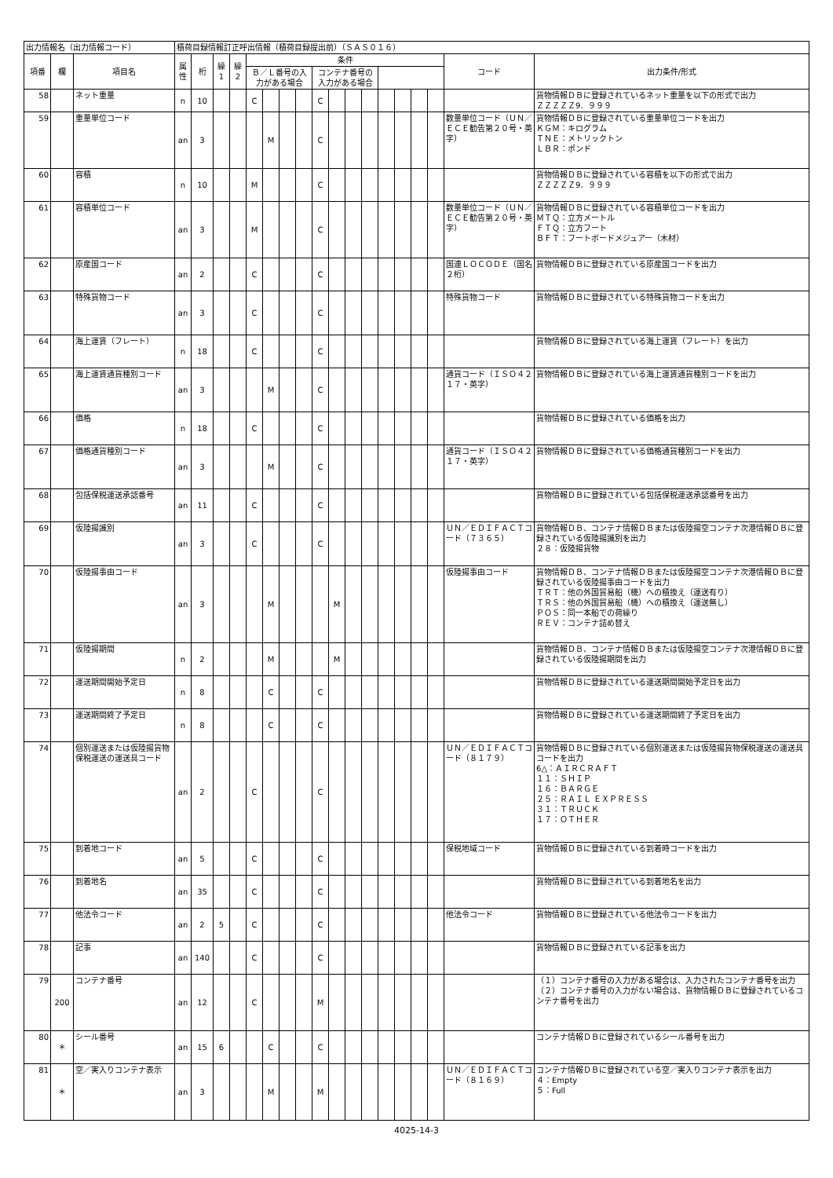| 出力情報名（出力情報コード） | | | 積荷目録情報訂正呼出情報（積荷目録提出前）（ＳＡＳ０１６） | | | | | | | | | | | | | | | | | |
| 項番 | 欄 | 項目名 | 属性 | 桁 | 繰1 | 繰2 | 条件 | | | | | | | | | | | | コード | 出力条件/形式 |
| | | | | | | | Ｂ／Ｌ番号の入力がある場合 | | | | コンテナ番号の入力がある場合 | | | | | | | | | |
| 58 | | ネット重量 | n | 10 | | | C | | | | C | | | | | | | | | 貨物情報ＤＢに登録されているネット重量を以下の形式で出力 ＺＺＺＺＺ9．９９９ |
| 59 | | 重量単位コード | an | 3 | | | | M | | | C | | | | | | | | 数量単位コード（ＵＮ／ＥＣＥ勧告第２０号・英字） | 貨物情報ＤＢに登録されている重量単位コードを出力 ＫＧＭ：キログラム ＴＮＥ：メトリックトン ＬＢＲ：ポンド |
| 60 | | 容積 | n | 10 | | | M | | | | C | | | | | | | | | 貨物情報ＤＢに登録されている容積を以下の形式で出力 ＺＺＺＺＺ9．９９９ |
| 61 | | 容積単位コード | an | 3 | | | M | | | | C | | | | | | | | 数量単位コード（ＵＮ／ＥＣＥ勧告第２０号・英字） | 貨物情報ＤＢに登録されている容積単位コードを出力 ＭＴＱ：立方メートル ＦＴＱ：立方フート ＢＦＴ：フートボードメジュアー（木材） |
| 62 | | 原産国コード | an | 2 | | | C | | | | C | | | | | | | | 国連ＬＯＣＯＤＥ（国名２桁） | 貨物情報ＤＢに登録されている原産国コードを出力 |
| 63 | | 特殊貨物コード | an | 3 | | | C | | | | C | | | | | | | | 特殊貨物コード | 貨物情報ＤＢに登録されている特殊貨物コードを出力 |
| 64 | | 海上運賃（フレート） | n | 18 | | | C | | | | C | | | | | | | | | 貨物情報ＤＢに登録されている海上運賃（フレート）を出力 |
| 65 | | 海上運賃通貨種別コード | an | 3 | | | | M | | | C | | | | | | | | 通貨コード（ＩＳＯ４２１７・英字） | 貨物情報ＤＢに登録されている海上運賃通貨種別コードを出力 |
| 66 | | 価格 | n | 18 | | | C | | | | C | | | | | | | | | 貨物情報ＤＢに登録されている価格を出力 |
| 67 | | 価格通貨種別コード | an | 3 | | | | M | | | C | | | | | | | | 通貨コード（ＩＳＯ４２１７・英字） | 貨物情報ＤＢに登録されている価格通貨種別コードを出力 |
| 68 | | 包括保税運送承認番号 | an | 11 | | | C | | | | C | | | | | | | | | 貨物情報ＤＢに登録されている包括保税運送承認番号を出力 |
| 69 | | 仮陸揚識別 | an | 3 | | | C | | | | C | | | | | | | | ＵＮ／ＥＤＩＦＡＣＴコード（７３６５） | 貨物情報ＤＢ、コンテナ情報ＤＢまたは仮陸揚空コンテナ次港情報ＤＢに登録されている仮陸揚識別を出力 ２８：仮陸揚貨物 |
| 70 | | 仮陸揚事由コード | an | 3 | | | | M | | | | M | | | | | | | 仮陸揚事由コード | 貨物情報ＤＢ、コンテナ情報ＤＢまたは仮陸揚空コンテナ次港情報ＤＢに登録されている仮陸揚事由コードを出力 ＴＲＴ：他の外国貿易船（機）への積換え（運送有り） ＴＲＳ：他の外国貿易船（機）への積換え（運送無し） ＰＯＳ：同一本船での荷繰り ＲＥＶ：コンテナ詰め替え |
| 71 | | 仮陸揚期間 | n | 2 | | | | M | | | | M | | | | | | | | 貨物情報ＤＢ、コンテナ情報ＤＢまたは仮陸揚空コンテナ次港情報ＤＢに登録されている仮陸揚期間を出力 |
| 72 | | 運送期間開始予定日 | n | 8 | | | | C | | | C | | | | | | | | | 貨物情報ＤＢに登録されている運送期間開始予定日を出力 |
| 73 | | 運送期間終了予定日 | n | 8 | | | | C | | | C | | | | | | | | | 貨物情報ＤＢに登録されている運送期間終了予定日を出力 |
| 74 | | 個別運送または仮陸揚貨物保税運送の運送具コード | an | 2 | | | C | | | | C | | | | | | | | ＵＮ／ＥＤＩＦＡＣＴコード（８１７９） | 貨物情報ＤＢに登録されている個別運送または仮陸揚貨物保税運送の運送具コードを出力 6△：ＡＩＲＣＲＡＦＴ １１：ＳＨＩＰ １６：ＢＡＲＧＥ ２５：ＲＡＩＬ ＥＸＰＲＥＳＳ ３１：ＴＲＵＣＫ １７：ＯＴＨＥＲ |
| 75 | | 到着地コード | an | 5 | | | C | | | | C | | | | | | | | 保税地域コード | 貨物情報ＤＢに登録されている到着時コードを出力 |
| 76 | | 到着地名 | an | 35 | | | C | | | | C | | | | | | | | | 貨物情報ＤＢに登録されている到着地名を出力 |
| 77 | | 他法令コード | an | 2 | 5 | | C | | | | C | | | | | | | | 他法令コード | 貨物情報ＤＢに登録されている他法令コードを出力 |
| 78 | | 記事 | an | 140 | | | C | | | | C | | | | | | | | | 貨物情報ＤＢに登録されている記事を出力 |
| 79 | 200 | コンテナ番号 | an | 12 | | | C | | | | M | | | | | | | | | （１）コンテナ番号の入力がある場合は、入力されたコンテナ番号を出力 （２）コンテナ番号の入力がない場合は、貨物情報ＤＢに登録されているコンテナ番号を出力 |
| 80 | ＊ | シール番号 | an | 15 | 6 | | | C | | | C | | | | | | | | | コンテナ情報ＤＢに登録されているシール番号を出力 |
| 81 | ＊ | 空／実入りコンテナ表示 | an | 3 | | | | M | | | M | | | | | | | | ＵＮ／ＥＤＩＦＡＣＴコード（８１６９） | コンテナ情報ＤＢに登録されている空／実入りコンテナ表示を出力 ４：Empty ５：Full |
4025-14-3